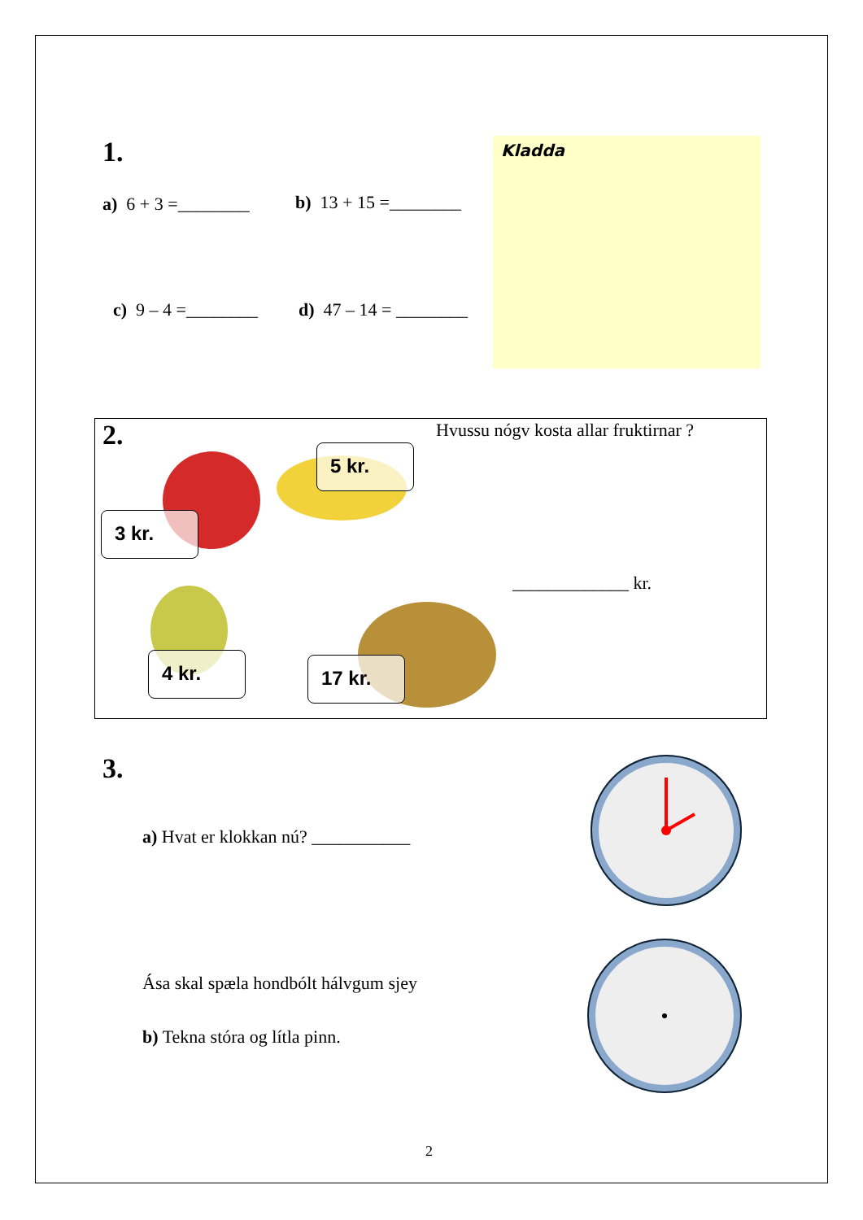1.
a) 6 + 3 =________ b) 13 + 15 =________
c) 9 – 4 =________ d) 47 – 14 = ________
Kladda
2.
Hvussu nógv kosta allar fruktirnar ?
5 kr.
3 kr.
4 kr. 17 kr.
_____________ kr.
3.
a) Hvat er klokkan nú? ___________
Ása skal spæla hondbólt hálvgum sjey
b) Tekna stóra og lítla pinn.
2